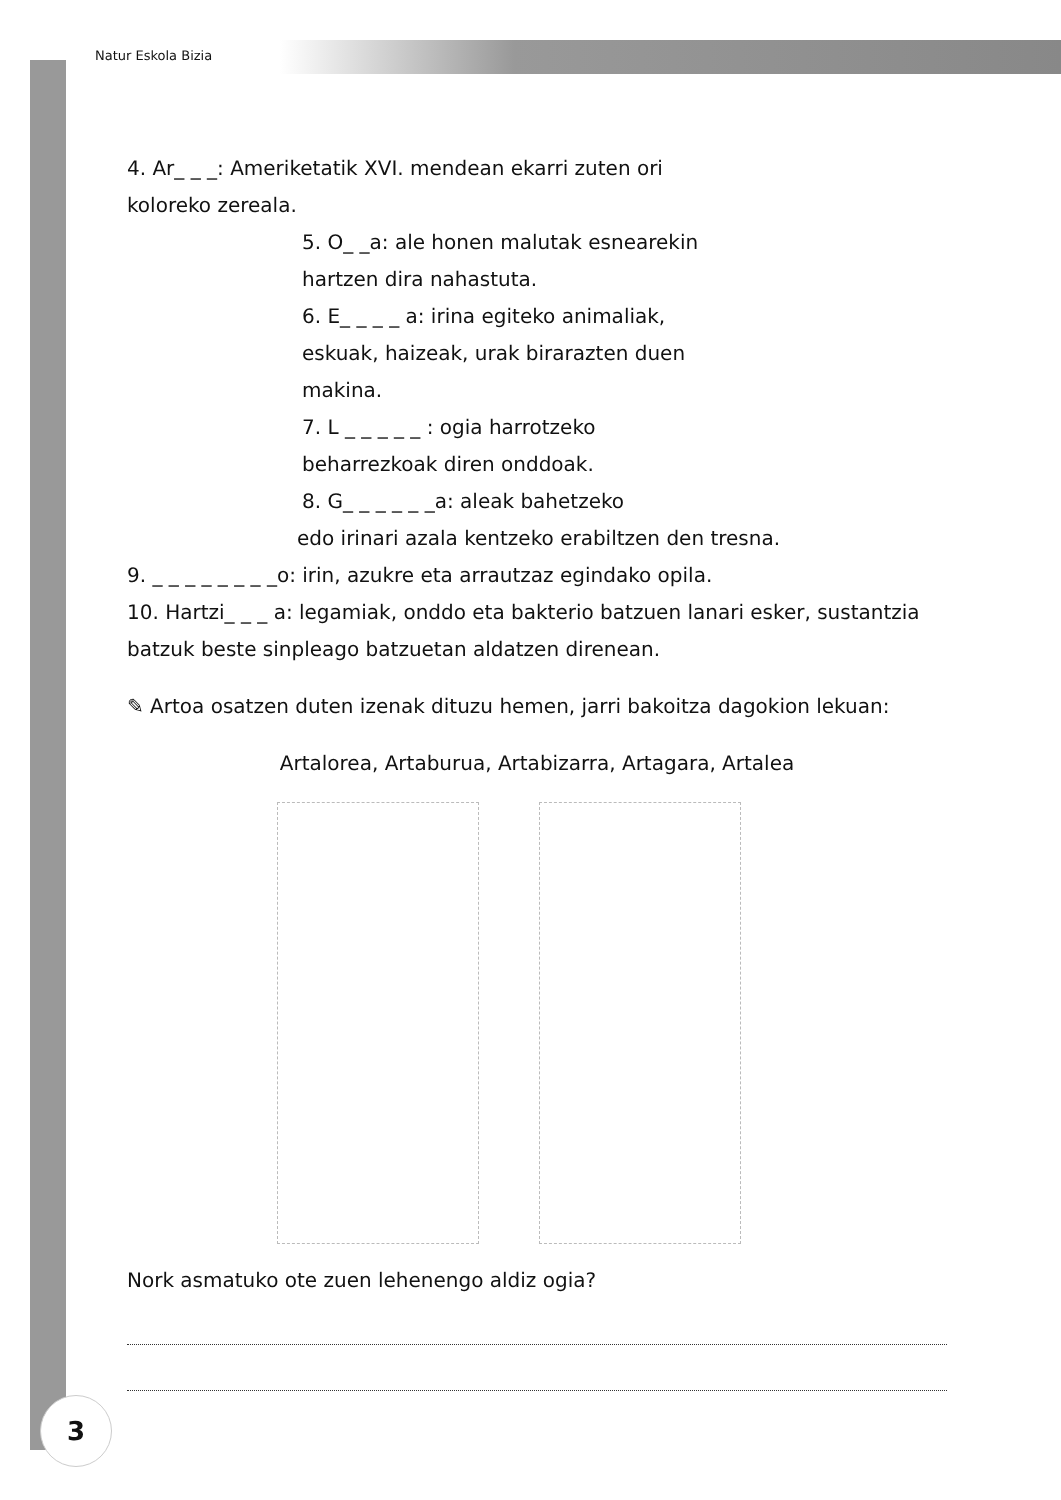Natur Eskola Bizia
4. Ar_ _ _: Ameriketatik XVI. mendean ekarri zuten ori koloreko zereala.
5. O_ _a: ale honen malutak esnearekin hartzen dira nahastuta.
6. E_ _ _ _ a: irina egiteko animaliak, eskuak, haizeak, urak birarazten duen makina.
7. L _ _ _ _ _ : ogia harrotzeko beharrezkoak diren onddoak.
8. G_ _ _ _ _ _a: aleak bahetzeko
edo irinari azala kentzeko erabiltzen den tresna.
9. _ _ _ _ _ _ _ _o: irin, azukre eta arrautzaz egindako opila.
10. Hartzi_ _ _ a: legamiak, onddo eta bakterio batzuen lanari esker, sustantzia batzuk beste sinpleago batzuetan aldatzen direnean.
✎ Artoa osatzen duten izenak dituzu hemen, jarri bakoitza dagokion lekuan:
Artalorea, Artaburua, Artabizarra, Artagara, Artalea
Nork asmatuko ote zuen lehenengo aldiz ogia?
3